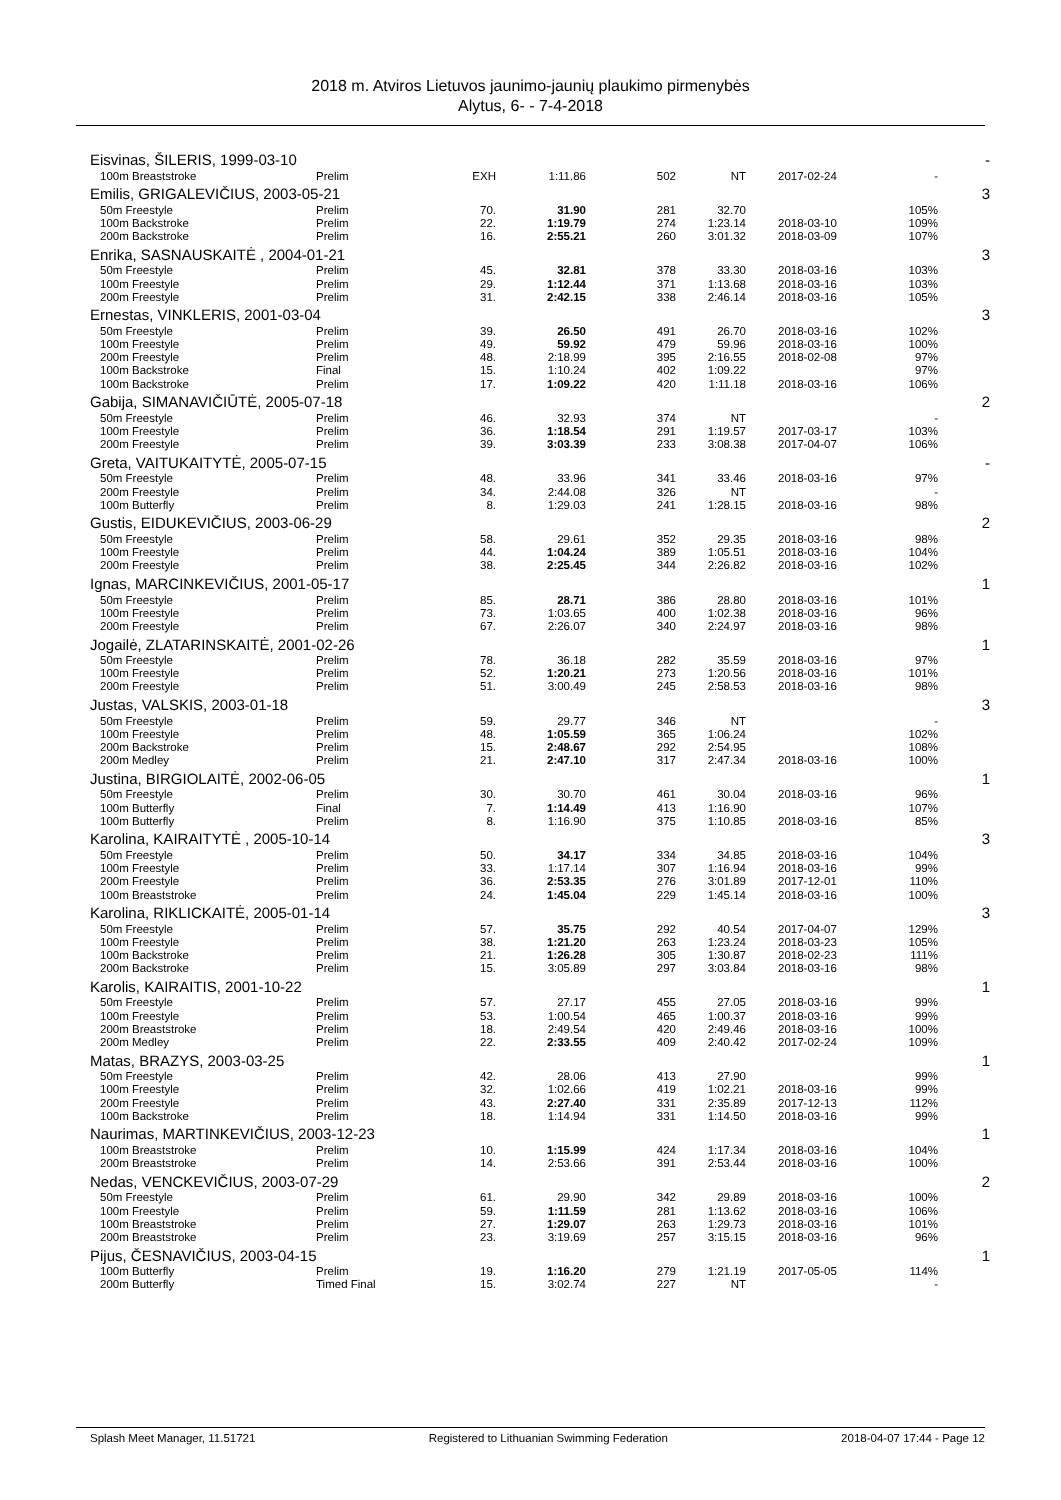2018 m. Atviros Lietuvos jaunimo-jaunių plaukimo pirmenybės
Alytus, 6- - 7-4-2018
| Eisvinas, ŠILERIS, 1999-03-10 | | | | | | | | - |
| 100m Breaststroke | Prelim | EXH | 1:11.86 | 502 | NT | 2017-02-24 | - | |
| Emilis, GRIGALEVIČIUS, 2003-05-21 | | | | | | | | 3 |
| 50m Freestyle | Prelim | 70. | 31.90 | 281 | 32.70 | | 105% | |
| 100m Backstroke | Prelim | 22. | 1:19.79 | 274 | 1:23.14 | 2018-03-10 | 109% | |
| 200m Backstroke | Prelim | 16. | 2:55.21 | 260 | 3:01.32 | 2018-03-09 | 107% | |
| Enrika, SASNAUSKAITĖ , 2004-01-21 | | | | | | | | 3 |
| 50m Freestyle | Prelim | 45. | 32.81 | 378 | 33.30 | 2018-03-16 | 103% | |
| 100m Freestyle | Prelim | 29. | 1:12.44 | 371 | 1:13.68 | 2018-03-16 | 103% | |
| 200m Freestyle | Prelim | 31. | 2:42.15 | 338 | 2:46.14 | 2018-03-16 | 105% | |
| Ernestas, VINKLERIS, 2001-03-04 | | | | | | | | 3 |
| 50m Freestyle | Prelim | 39. | 26.50 | 491 | 26.70 | 2018-03-16 | 102% | |
| 100m Freestyle | Prelim | 49. | 59.92 | 479 | 59.96 | 2018-03-16 | 100% | |
| 200m Freestyle | Prelim | 48. | 2:18.99 | 395 | 2:16.55 | 2018-02-08 | 97% | |
| 100m Backstroke | Final | 15. | 1:10.24 | 402 | 1:09.22 | | 97% | |
| 100m Backstroke | Prelim | 17. | 1:09.22 | 420 | 1:11.18 | 2018-03-16 | 106% | |
| Gabija, SIMANAVIČIŪTĖ, 2005-07-18 | | | | | | | | 2 |
| 50m Freestyle | Prelim | 46. | 32.93 | 374 | NT | | - | |
| 100m Freestyle | Prelim | 36. | 1:18.54 | 291 | 1:19.57 | 2017-03-17 | 103% | |
| 200m Freestyle | Prelim | 39. | 3:03.39 | 233 | 3:08.38 | 2017-04-07 | 106% | |
| Greta, VAITUKAITYTĖ, 2005-07-15 | | | | | | | | - |
| 50m Freestyle | Prelim | 48. | 33.96 | 341 | 33.46 | 2018-03-16 | 97% | |
| 200m Freestyle | Prelim | 34. | 2:44.08 | 326 | NT | | - | |
| 100m Butterfly | Prelim | 8. | 1:29.03 | 241 | 1:28.15 | 2018-03-16 | 98% | |
| Gustis, EIDUKEVIČIUS, 2003-06-29 | | | | | | | | 2 |
| 50m Freestyle | Prelim | 58. | 29.61 | 352 | 29.35 | 2018-03-16 | 98% | |
| 100m Freestyle | Prelim | 44. | 1:04.24 | 389 | 1:05.51 | 2018-03-16 | 104% | |
| 200m Freestyle | Prelim | 38. | 2:25.45 | 344 | 2:26.82 | 2018-03-16 | 102% | |
| Ignas, MARCINKEVIČIUS, 2001-05-17 | | | | | | | | 1 |
| 50m Freestyle | Prelim | 85. | 28.71 | 386 | 28.80 | 2018-03-16 | 101% | |
| 100m Freestyle | Prelim | 73. | 1:03.65 | 400 | 1:02.38 | 2018-03-16 | 96% | |
| 200m Freestyle | Prelim | 67. | 2:26.07 | 340 | 2:24.97 | 2018-03-16 | 98% | |
| Jogailė, ZLATARINSKAITĖ, 2001-02-26 | | | | | | | | 1 |
| 50m Freestyle | Prelim | 78. | 36.18 | 282 | 35.59 | 2018-03-16 | 97% | |
| 100m Freestyle | Prelim | 52. | 1:20.21 | 273 | 1:20.56 | 2018-03-16 | 101% | |
| 200m Freestyle | Prelim | 51. | 3:00.49 | 245 | 2:58.53 | 2018-03-16 | 98% | |
| Justas, VALSKIS, 2003-01-18 | | | | | | | | 3 |
| 50m Freestyle | Prelim | 59. | 29.77 | 346 | NT | | - | |
| 100m Freestyle | Prelim | 48. | 1:05.59 | 365 | 1:06.24 | | 102% | |
| 200m Backstroke | Prelim | 15. | 2:48.67 | 292 | 2:54.95 | | 108% | |
| 200m Medley | Prelim | 21. | 2:47.10 | 317 | 2:47.34 | 2018-03-16 | 100% | |
| Justina, BIRGIOLAITĖ, 2002-06-05 | | | | | | | | 1 |
| 50m Freestyle | Prelim | 30. | 30.70 | 461 | 30.04 | 2018-03-16 | 96% | |
| 100m Butterfly | Final | 7. | 1:14.49 | 413 | 1:16.90 | | 107% | |
| 100m Butterfly | Prelim | 8. | 1:16.90 | 375 | 1:10.85 | 2018-03-16 | 85% | |
| Karolina, KAIRAITYTĖ , 2005-10-14 | | | | | | | | 3 |
| 50m Freestyle | Prelim | 50. | 34.17 | 334 | 34.85 | 2018-03-16 | 104% | |
| 100m Freestyle | Prelim | 33. | 1:17.14 | 307 | 1:16.94 | 2018-03-16 | 99% | |
| 200m Freestyle | Prelim | 36. | 2:53.35 | 276 | 3:01.89 | 2017-12-01 | 110% | |
| 100m Breaststroke | Prelim | 24. | 1:45.04 | 229 | 1:45.14 | 2018-03-16 | 100% | |
| Karolina, RIKLICKAITĖ, 2005-01-14 | | | | | | | | 3 |
| 50m Freestyle | Prelim | 57. | 35.75 | 292 | 40.54 | 2017-04-07 | 129% | |
| 100m Freestyle | Prelim | 38. | 1:21.20 | 263 | 1:23.24 | 2018-03-23 | 105% | |
| 100m Backstroke | Prelim | 21. | 1:26.28 | 305 | 1:30.87 | 2018-02-23 | 111% | |
| 200m Backstroke | Prelim | 15. | 3:05.89 | 297 | 3:03.84 | 2018-03-16 | 98% | |
| Karolis, KAIRAITIS, 2001-10-22 | | | | | | | | 1 |
| 50m Freestyle | Prelim | 57. | 27.17 | 455 | 27.05 | 2018-03-16 | 99% | |
| 100m Freestyle | Prelim | 53. | 1:00.54 | 465 | 1:00.37 | 2018-03-16 | 99% | |
| 200m Breaststroke | Prelim | 18. | 2:49.54 | 420 | 2:49.46 | 2018-03-16 | 100% | |
| 200m Medley | Prelim | 22. | 2:33.55 | 409 | 2:40.42 | 2017-02-24 | 109% | |
| Matas, BRAZYS, 2003-03-25 | | | | | | | | 1 |
| 50m Freestyle | Prelim | 42. | 28.06 | 413 | 27.90 | | 99% | |
| 100m Freestyle | Prelim | 32. | 1:02.66 | 419 | 1:02.21 | 2018-03-16 | 99% | |
| 200m Freestyle | Prelim | 43. | 2:27.40 | 331 | 2:35.89 | 2017-12-13 | 112% | |
| 100m Backstroke | Prelim | 18. | 1:14.94 | 331 | 1:14.50 | 2018-03-16 | 99% | |
| Naurimas, MARTINKEVIČIUS, 2003-12-23 | | | | | | | | 1 |
| 100m Breaststroke | Prelim | 10. | 1:15.99 | 424 | 1:17.34 | 2018-03-16 | 104% | |
| 200m Breaststroke | Prelim | 14. | 2:53.66 | 391 | 2:53.44 | 2018-03-16 | 100% | |
| Nedas, VENCKEVIČIUS, 2003-07-29 | | | | | | | | 2 |
| 50m Freestyle | Prelim | 61. | 29.90 | 342 | 29.89 | 2018-03-16 | 100% | |
| 100m Freestyle | Prelim | 59. | 1:11.59 | 281 | 1:13.62 | 2018-03-16 | 106% | |
| 100m Breaststroke | Prelim | 27. | 1:29.07 | 263 | 1:29.73 | 2018-03-16 | 101% | |
| 200m Breaststroke | Prelim | 23. | 3:19.69 | 257 | 3:15.15 | 2018-03-16 | 96% | |
| Pijus, ČESNAVIČIUS, 2003-04-15 | | | | | | | | 1 |
| 100m Butterfly | Prelim | 19. | 1:16.20 | 279 | 1:21.19 | 2017-05-05 | 114% | |
| 200m Butterfly | Timed Final | 15. | 3:02.74 | 227 | NT | | - | |
Splash Meet Manager, 11.51721 Registered to Lithuanian Swimming Federation 2018-04-07 17:44 - Page 12